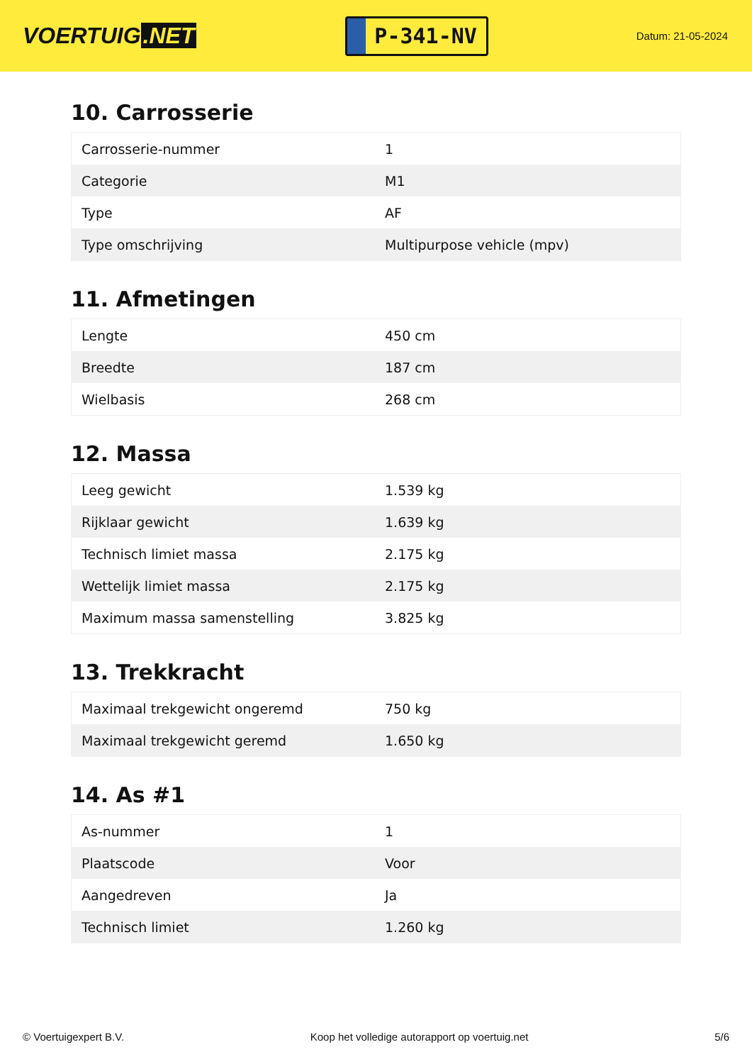VOERTUIG.NET
P-341-NV
Datum: 21-05-2024
10. Carrosserie
| Carrosserie-nummer | 1 |
| Categorie | M1 |
| Type | AF |
| Type omschrijving | Multipurpose vehicle (mpv) |
11. Afmetingen
| Lengte | 450 cm |
| Breedte | 187 cm |
| Wielbasis | 268 cm |
12. Massa
| Leeg gewicht | 1.539 kg |
| Rijklaar gewicht | 1.639 kg |
| Technisch limiet massa | 2.175 kg |
| Wettelijk limiet massa | 2.175 kg |
| Maximum massa samenstelling | 3.825 kg |
13. Trekkracht
| Maximaal trekgewicht ongeremd | 750 kg |
| Maximaal trekgewicht geremd | 1.650 kg |
14. As #1
| As-nummer | 1 |
| Plaatscode | Voor |
| Aangedreven | Ja |
| Technisch limiet | 1.260 kg |
© Voertuigexpert B.V. Koop het volledige autorapport op voertuig.net 5/6